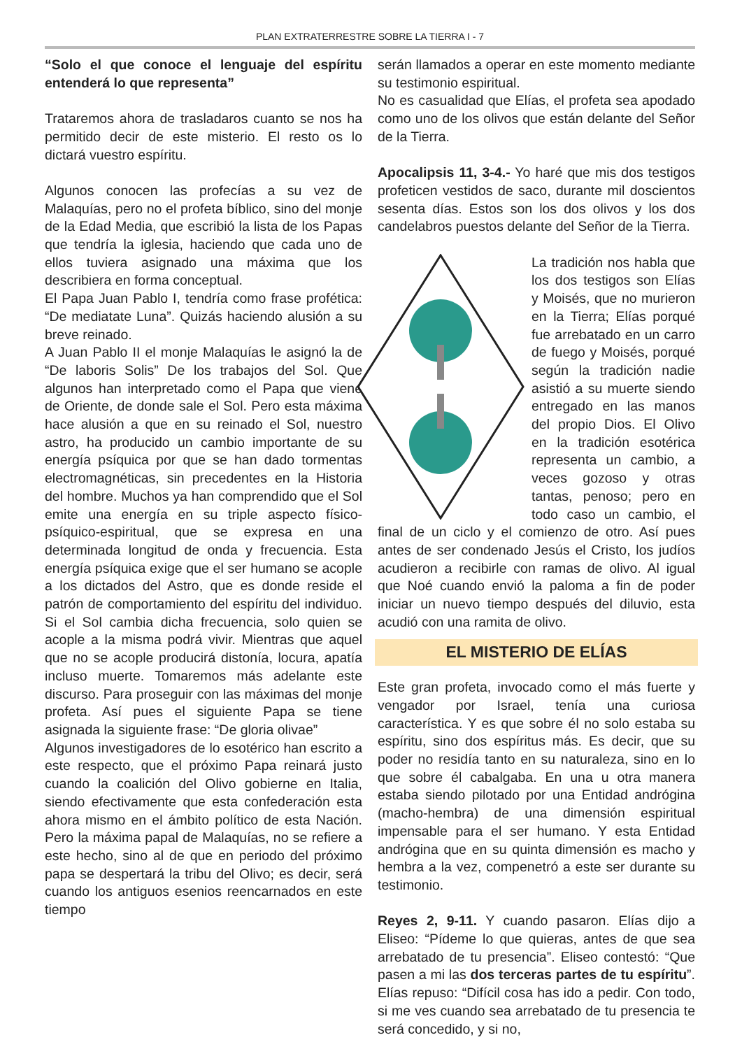PLAN EXTRATERRESTRE SOBRE LA TIERRA I - 7
“Solo el que conoce el lenguaje del espíritu entenderá lo que representa”
Trataremos ahora de trasladaros cuanto se nos ha permitido decir de este misterio. El resto os lo dictará vuestro espíritu.
Algunos conocen las profecías a su vez de Malaquías, pero no el profeta bíblico, sino del monje de la Edad Media, que escribió la lista de los Papas que tendría la iglesia, haciendo que cada uno de ellos tuviera asignado una máxima que los describiera en forma conceptual.
El Papa Juan Pablo I, tendría como frase profética: “De mediatate Luna”. Quizás haciendo alusión a su breve reinado.
A Juan Pablo II el monje Malaquías le asignó la de “De laboris Solis” De los trabajos del Sol. Que algunos han interpretado como el Papa que viene de Oriente, de donde sale el Sol. Pero esta máxima hace alusión a que en su reinado el Sol, nuestro astro, ha producido un cambio importante de su energía psíquica por que se han dado tormentas electromagnéticas, sin precedentes en la Historia del hombre. Muchos ya han comprendido que el Sol emite una energía en su triple aspecto físico-psíquico-espiritual, que se expresa en una determinada longitud de onda y frecuencia. Esta energía psíquica exige que el ser humano se acople a los dictados del Astro, que es donde reside el patrón de comportamiento del espíritu del individuo. Si el Sol cambia dicha frecuencia, solo quien se acople a la misma podrá vivir. Mientras que aquel que no se acople producirá distonía, locura, apatía incluso muerte. Tomaremos más adelante este discurso. Para proseguir con las máximas del monje profeta. Así pues el siguiente Papa se tiene asignada la siguiente frase: “De gloria olivae”
Algunos investigadores de lo esotérico han escrito a este respecto, que el próximo Papa reinará justo cuando la coalición del Olivo gobierne en Italia, siendo efectivamente que esta confederación esta ahora mismo en el ámbito político de esta Nación. Pero la máxima papal de Malaquías, no se refiere a este hecho, sino al de que en periodo del próximo papa se despertará la tribu del Olivo; es decir, será cuando los antiguos esenios reencarnados en este tiempo
serán llamados a operar en este momento mediante su testimonio espiritual.
No es casualidad que Elías, el profeta sea apodado como uno de los olivos que están delante del Señor de la Tierra.
Apocalipsis 11, 3-4.- Yo haré que mis dos testigos profeticen vestidos de saco, durante mil doscientos sesenta días. Estos son los dos olivos y los dos candelabros puestos delante del Señor de la Tierra.
La tradición nos habla que los dos testigos son Elías y Moisés, que no murieron en la Tierra; Elías porqué fue arrebatado en un carro de fuego y Moisés, porqué según la tradición nadie asistió a su muerte siendo entregado en las manos del propio Dios. El Olivo en la tradición esotérica representa un cambio, a veces gozoso y otras tantas, penoso; pero en todo caso un cambio, el final de un ciclo y el comienzo de otro. Así pues antes de ser condenado Jesús el Cristo, los judíos acudieron a recibirle con ramas de olivo. Al igual que Noé cuando envió la paloma a fin de poder iniciar un nuevo tiempo después del diluvio, esta acudió con una ramita de olivo.
EL MISTERIO DE ELÍAS
Este gran profeta, invocado como el más fuerte y vengador por Israel, tenía una curiosa característica. Y es que sobre él no solo estaba su espíritu, sino dos espíritus más. Es decir, que su poder no residía tanto en su naturaleza, sino en lo que sobre él cabalgaba. En una u otra manera estaba siendo pilotado por una Entidad andrógina (macho-hembra) de una dimensión espiritual impensable para el ser humano. Y esta Entidad andrógina que en su quinta dimensión es macho y hembra a la vez, compenetró a este ser durante su testimonio.
Reyes 2, 9-11. Y cuando pasaron. Elías dijo a Eliseo: “Pídeme lo que quieras, antes de que sea arrebatado de tu presencia”. Eliseo contestó: “Que pasen a mi las dos terceras partes de tu espíritu”. Elías repuso: “Difícil cosa has ido a pedir. Con todo, si me ves cuando sea arrebatado de tu presencia te será concedido, y si no,